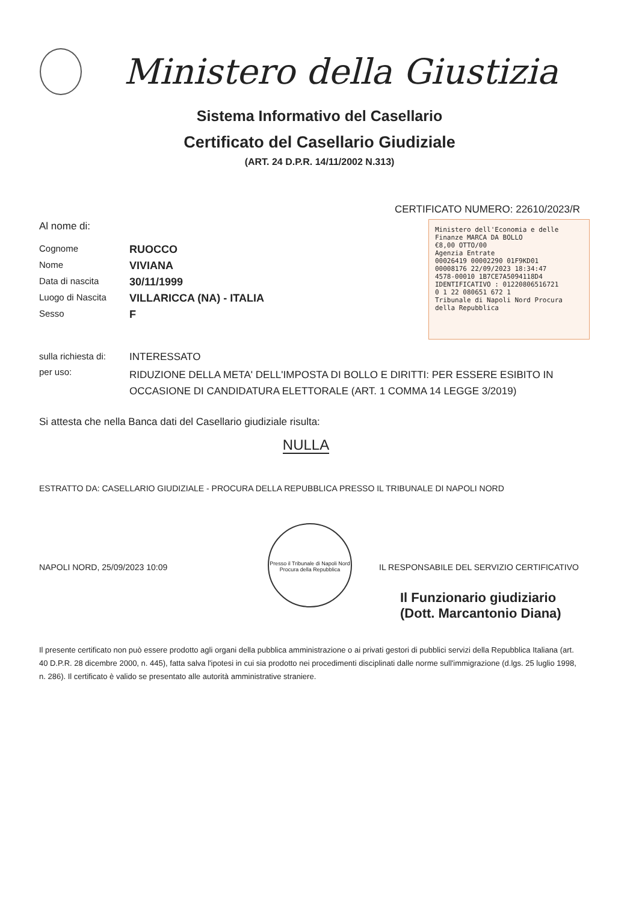Ministero della Giustizia
Sistema Informativo del Casellario
Certificato del Casellario Giudiziale
(ART. 24 D.P.R. 14/11/2002 N.313)
CERTIFICATO NUMERO: 22610/2023/R
Al nome di:
Cognome RUOCCO
Nome VIVIANA
Data di nascita 30/11/1999
Luogo di Nascita VILLARICCA (NA) - ITALIA
Sesso F
sulla richiesta di: INTERESSATO
per uso: RIDUZIONE DELLA META' DELL'IMPOSTA DI BOLLO E DIRITTI: PER ESSERE ESIBITO IN OCCASIONE DI CANDIDATURA ELETTORALE (ART. 1 COMMA 14 LEGGE 3/2019)
Si attesta che nella Banca dati del Casellario giudiziale risulta:
NULLA
ESTRATTO DA: CASELLARIO GIUDIZIALE - PROCURA DELLA REPUBBLICA PRESSO IL TRIBUNALE DI NAPOLI NORD
NAPOLI NORD, 25/09/2023 10:09
Presso il Tribunale di Napoli Nord Procura della Repubblica
IL RESPONSABILE DEL SERVIZIO CERTIFICATIVO
Il Funzionario giudiziario
(Dott. Marcantonio Diana)
Il presente certificato non può essere prodotto agli organi della pubblica amministrazione o ai privati gestori di pubblici servizi della Repubblica Italiana (art. 40 D.P.R. 28 dicembre 2000, n. 445), fatta salva l'ipotesi in cui sia prodotto nei procedimenti disciplinati dalle norme sull'immigrazione (d.lgs. 25 luglio 1998, n. 286). Il certificato è valido se presentato alle autorità amministrative straniere.
Ministero dell'Economia e delle Finanze MARCA DA BOLLO
€8,00 OTTO/00
Agenzia Entrate
00026419 00002290 01F9KD01
00008176 22/09/2023 18:34:47
4578-00010 1B7CE7A5094118D4
IDENTIFICATIVO : 01220806516721
0 1 22 080651 672 1
Tribunale di Napoli Nord Procura della Repubblica